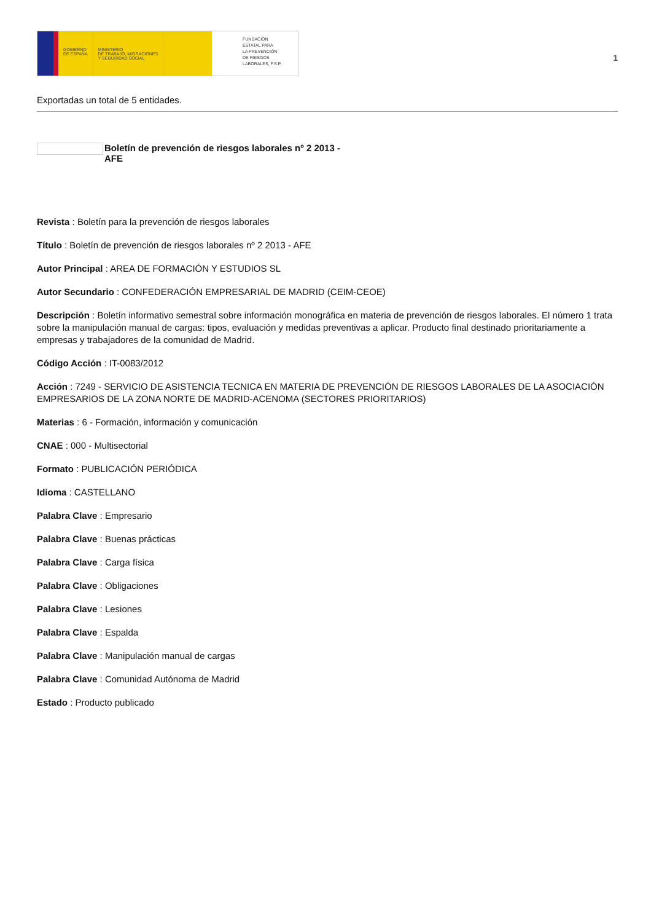GOBIERNO
DE ESPAÑA
MINISTERIO
DE TRABAJO, MIGRACIONES
Y SEGURIDAD SOCIAL
FUNDACIÓN
ESTATAL PARA
LA PREVENCIÓN
DE RIESGOS
LABORALES, F.S.P.
1
Exportadas un total de 5 entidades.
Boletín de prevención de riesgos laborales nº 2 2013 -
AFE
Revista : Boletín para la prevención de riesgos laborales
Título : Boletín de prevención de riesgos laborales nº 2 2013 - AFE
Autor Principal : AREA DE FORMACIÓN Y ESTUDIOS SL
Autor Secundario : CONFEDERACIÓN EMPRESARIAL DE MADRID (CEIM-CEOE)
Descripción : Boletín informativo semestral sobre información monográfica en materia de prevención de riesgos laborales. El número 1 trata sobre la manipulación manual de cargas: tipos, evaluación y medidas preventivas a aplicar. Producto final destinado prioritariamente a empresas y trabajadores de la comunidad de Madrid.
Código Acción : IT-0083/2012
Acción : 7249 - SERVICIO DE ASISTENCIA TECNICA EN MATERIA DE PREVENCIÓN DE RIESGOS LABORALES DE LA ASOCIACIÓN EMPRESARIOS DE LA ZONA NORTE DE MADRID-ACENOMA (SECTORES PRIORITARIOS)
Materias : 6 - Formación, información y comunicación
CNAE : 000 - Multisectorial
Formato : PUBLICACIÓN PERIÓDICA
Idioma : CASTELLANO
Palabra Clave : Empresario
Palabra Clave : Buenas prácticas
Palabra Clave : Carga física
Palabra Clave : Obligaciones
Palabra Clave : Lesiones
Palabra Clave : Espalda
Palabra Clave : Manipulación manual de cargas
Palabra Clave : Comunidad Autónoma de Madrid
Estado : Producto publicado